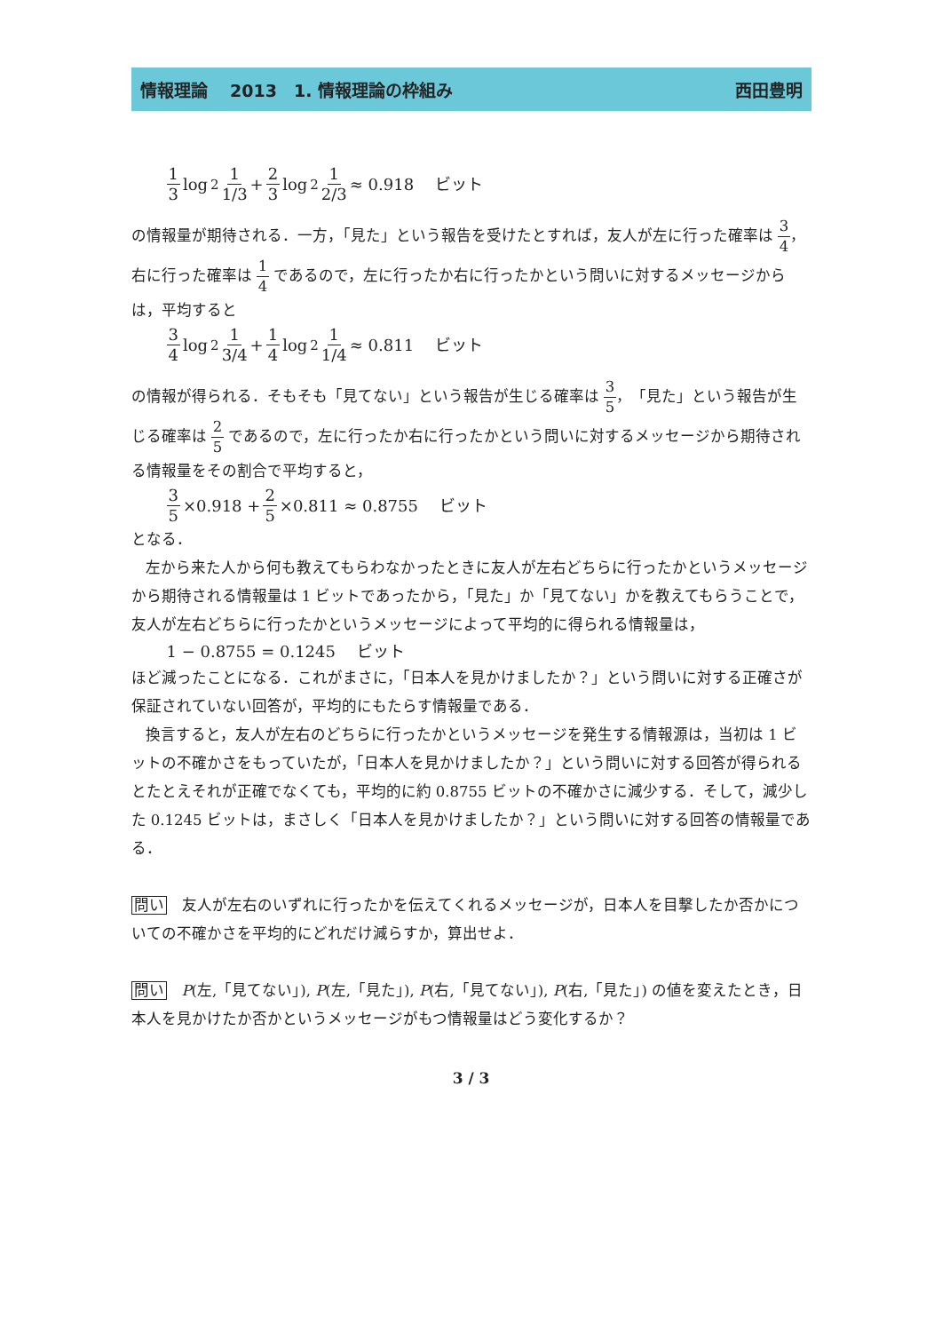情報理論　 2013　1. 情報理論の枠組み 西田豊明
1 3 log<sub>2</sub> 1 1/3 + 2 3 log<sub>2</sub> 1 2/3 ≈ 0.918　 ビット
の情報量が期待される．一方，「見た」という報告を受けたとすれば，友人が左に行った確率は 3 4，右に行った確率は 1 4 であるので，左に行ったか右に行ったかという問いに対するメッセージからは，平均すると
3 4 log<sub>2</sub> 1 3/4 + 1 4 log<sub>2</sub> 1 1/4 ≈ 0.811　 ビット
の情報が得られる．そもそも「見てない」という報告が生じる確率は 3 5，「見た」という報告が生じる確率は 2 5 であるので，左に行ったか右に行ったかという問いに対するメッセージから期待される情報量をその割合で平均すると，
3 5 ×0.918 + 2 5 ×0.811 ≈ 0.8755　 ビット
となる．
左から来た人から何も教えてもらわなかったときに友人が左右どちらに行ったかというメッセージから期待される情報量は 1 ビットであったから，「見た」か「見てない」かを教えてもらうことで，友人が左右どちらに行ったかというメッセージによって平均的に得られる情報量は，
1 − 0.8755 = 0.1245　 ビット
ほど減ったことになる．これがまさに，「日本人を見かけましたか？」という問いに対する正確さが保証されていない回答が，平均的にもたらす情報量である．
換言すると，友人が左右のどちらに行ったかというメッセージを発生する情報源は，当初は 1 ビットの不確かさをもっていたが，「日本人を見かけましたか？」という問いに対する回答が得られるとたとえそれが正確でなくても，平均的に約 0.8755 ビットの不確かさに減少する．そして，減少した 0.1245 ビットは，まさしく「日本人を見かけましたか？」という問いに対する回答の情報量である．
問い　友人が左右のいずれに行ったかを伝えてくれるメッセージが，日本人を目撃したか否かについての不確かさを平均的にどれだけ減らすか，算出せよ．
問い　P(左,「見てない」), P(左,「見た」), P(右,「見てない」), P(右,「見た」) の値を変えたとき，日本人を見かけたか否かというメッセージがもつ情報量はどう変化するか？
3 / 3